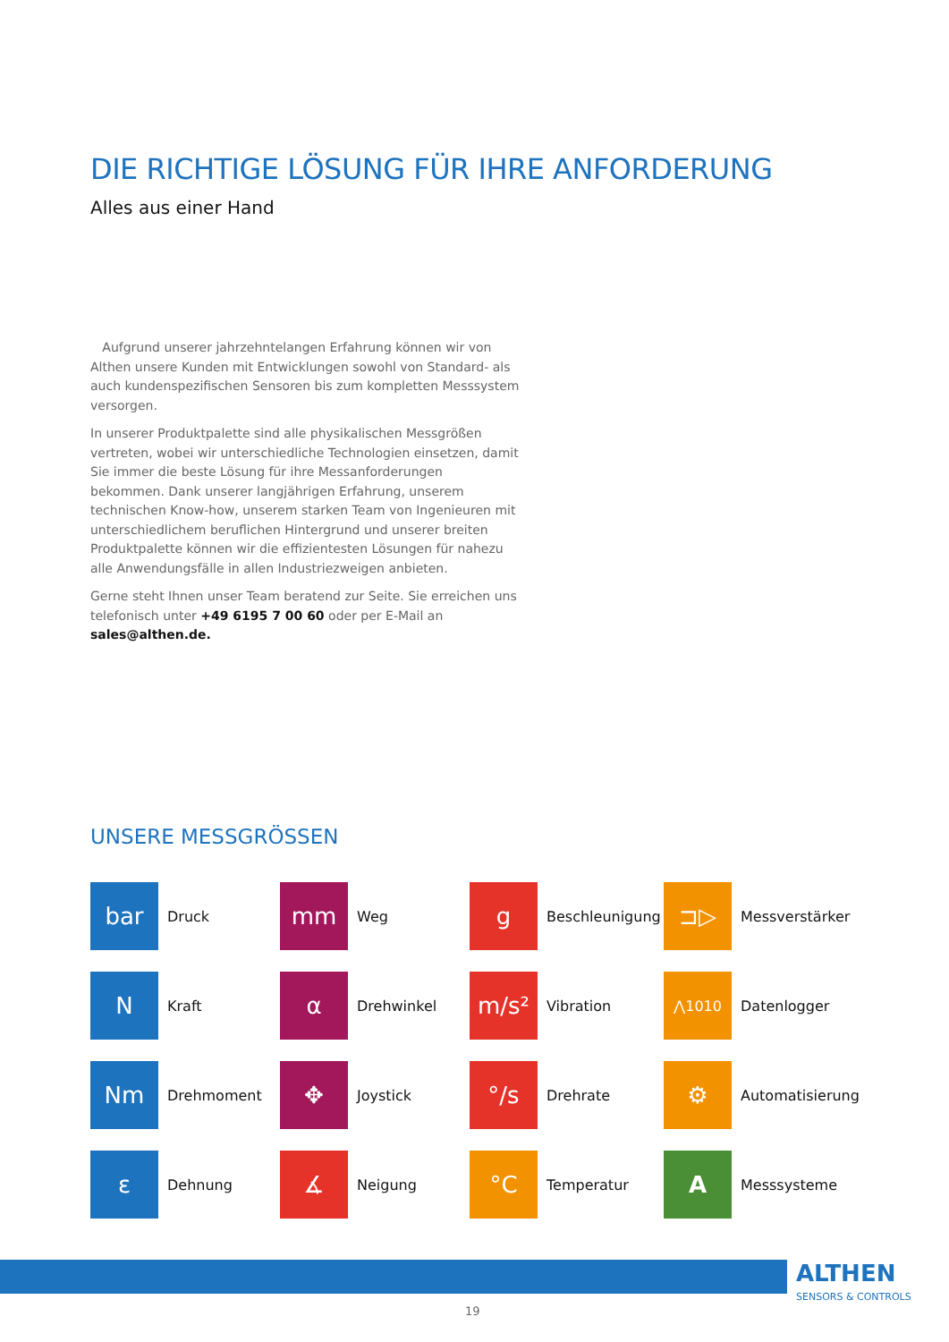DIE RICHTIGE LÖSUNG FÜR IHRE ANFORDERUNG
Alles aus einer Hand
Aufgrund unserer jahrzehntelangen Erfahrung können wir von Althen unsere Kunden mit Entwicklungen sowohl von Standard- als auch kundenspezifischen Sensoren bis zum kompletten Messsystem versorgen.
In unserer Produktpalette sind alle physikalischen Messgrößen vertreten, wobei wir unterschiedliche Technologien einsetzen, damit Sie immer die beste Lösung für ihre Messanforderungen bekommen. Dank unserer langjährigen Erfahrung, unserem technischen Know-how, unserem starken Team von Ingenieuren mit unterschiedlichem beruflichen Hintergrund und unserer breiten Produktpalette können wir die effizientesten Lösungen für nahezu alle Anwendungsfälle in allen Industriezweigen anbieten.
Gerne steht Ihnen unser Team beratend zur Seite. Sie erreichen uns telefonisch unter +49 6195 7 00 60 oder per E-Mail an sales@althen.de.
UNSERE MESSGRÖSSEN
bar
Druck
mm
Weg
g
Beschleunigung
⊐▷
Messverstärker
N
Kraft
α
Drehwinkel
m/s²
Vibration
⋀1010
Datenlogger
Nm
Drehmoment
✥
Joystick
°/s
Drehrate
⚙
Automatisierung
ε
Dehnung
∡
Neigung
°C
Temperatur
A
Messsysteme
ALTHEN
SENSORS & CONTROLS
19